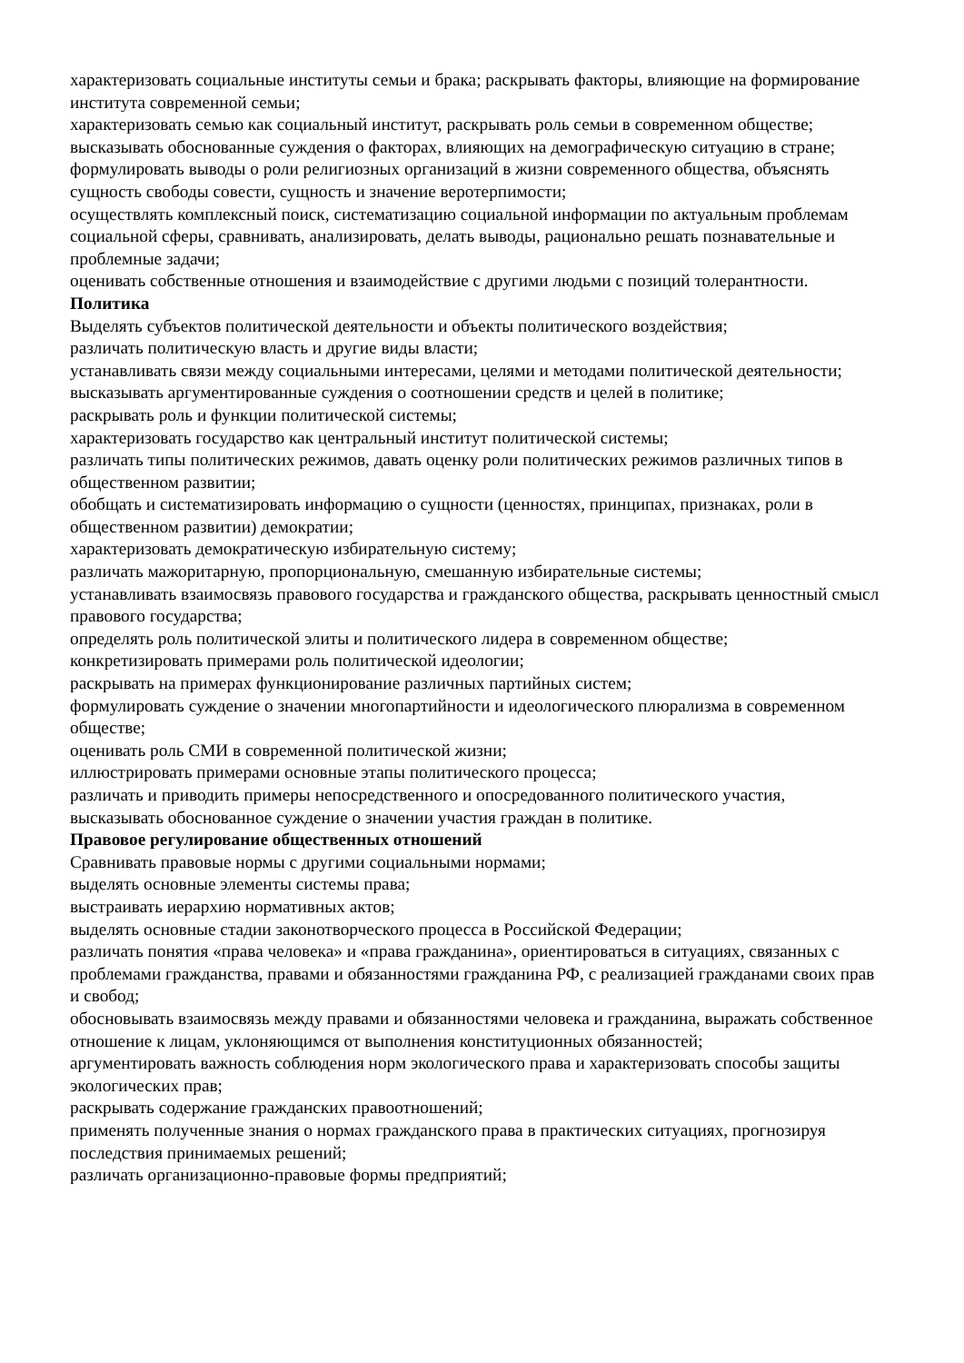характеризовать социальные институты семьи и брака; раскрывать факторы, влияющие на формирование института современной семьи;
характеризовать семью как социальный институт, раскрывать роль семьи в современном обществе;
высказывать обоснованные суждения о факторах, влияющих на демографическую ситуацию в стране;
формулировать выводы о роли религиозных организаций в жизни современного общества, объяснять сущность свободы совести, сущность и значение веротерпимости;
осуществлять комплексный поиск, систематизацию социальной информации по актуальным проблемам социальной сферы, сравнивать, анализировать, делать выводы, рационально решать познавательные и проблемные задачи;
оценивать собственные отношения и взаимодействие с другими людьми с позиций толерантности.
Политика
Выделять субъектов политической деятельности и объекты политического воздействия;
различать политическую власть и другие виды власти;
устанавливать связи между социальными интересами, целями и методами политической деятельности;
высказывать аргументированные суждения о соотношении средств и целей в политике;
раскрывать роль и функции политической системы;
характеризовать государство как центральный институт политической системы;
различать типы политических режимов, давать оценку роли политических режимов различных типов в общественном развитии;
обобщать и систематизировать информацию о сущности (ценностях, принципах, признаках, роли в общественном развитии) демократии;
характеризовать демократическую избирательную систему;
различать мажоритарную, пропорциональную, смешанную избирательные системы;
устанавливать взаимосвязь правового государства и гражданского общества, раскрывать ценностный смысл правового государства;
определять роль политической элиты и политического лидера в современном обществе;
конкретизировать примерами роль политической идеологии;
раскрывать на примерах функционирование различных партийных систем;
формулировать суждение о значении многопартийности и идеологического плюрализма в современном обществе;
оценивать роль СМИ в современной политической жизни;
иллюстрировать примерами основные этапы политического процесса;
различать и приводить примеры непосредственного и опосредованного политического участия, высказывать обоснованное суждение о значении участия граждан в политике.
Правовое регулирование общественных отношений
Сравнивать правовые нормы с другими социальными нормами;
выделять основные элементы системы права;
выстраивать иерархию нормативных актов;
выделять основные стадии законотворческого процесса в Российской Федерации;
различать понятия «права человека» и «права гражданина», ориентироваться в ситуациях, связанных с проблемами гражданства, правами и обязанностями гражданина РФ, с реализацией гражданами своих прав и свобод;
обосновывать взаимосвязь между правами и обязанностями человека и гражданина, выражать собственное отношение к лицам, уклоняющимся от выполнения конституционных обязанностей;
аргументировать важность соблюдения норм экологического права и характеризовать способы защиты экологических прав;
раскрывать содержание гражданских правоотношений;
применять полученные знания о нормах гражданского права в практических ситуациях, прогнозируя последствия принимаемых решений;
различать организационно-правовые формы предприятий;